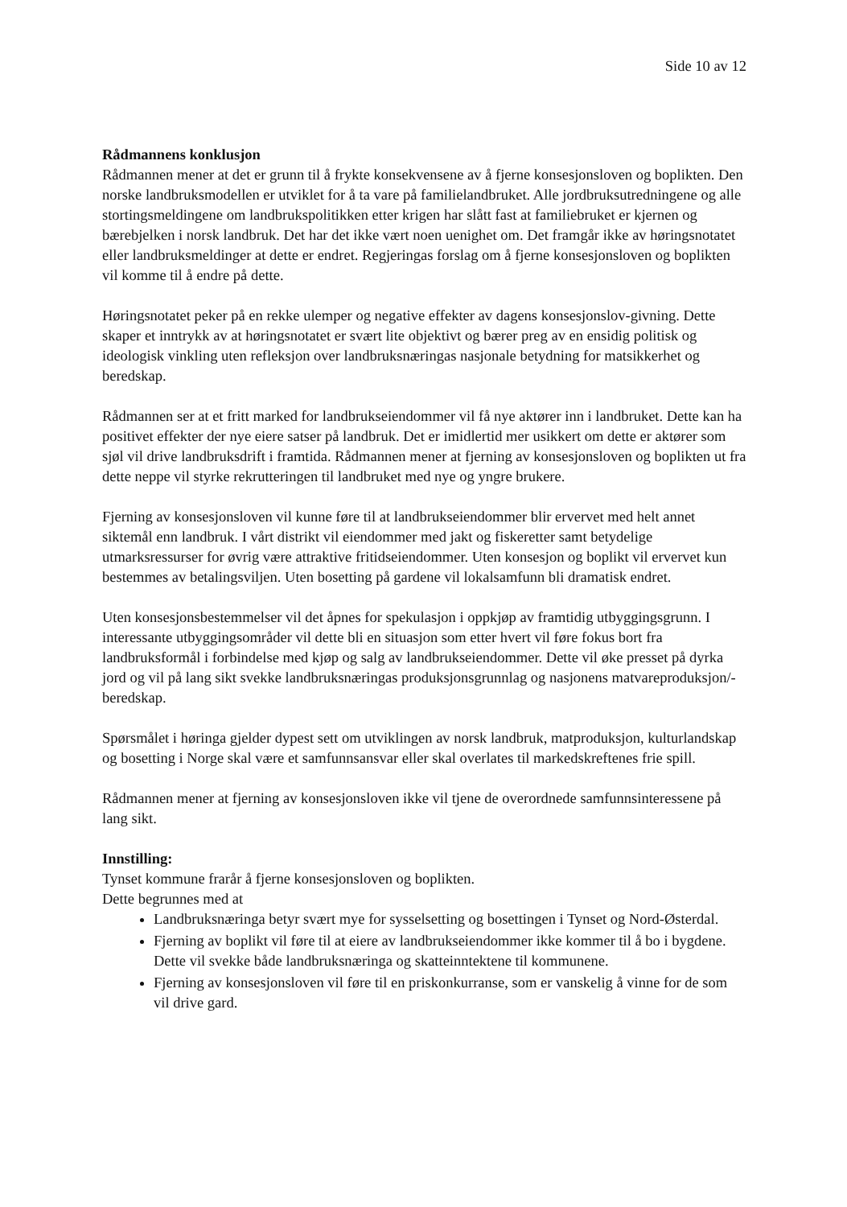Side 10 av 12
Rådmannens konklusjon
Rådmannen mener at det er grunn til å frykte konsekvensene av å fjerne konsesjonsloven og boplikten. Den norske landbruksmodellen er utviklet for å ta vare på familielandbruket. Alle jordbruksutredningene og alle stortingsmeldingene om landbrukspolitikken etter krigen har slått fast at familiebruket er kjernen og bærebjelken i norsk landbruk. Det har det ikke vært noen uenighet om. Det framgår ikke av høringsnotatet eller landbruksmeldinger at dette er endret. Regjeringas forslag om å fjerne konsesjonsloven og boplikten vil komme til å endre på dette.
Høringsnotatet peker på en rekke ulemper og negative effekter av dagens konsesjonslov-givning. Dette skaper et inntrykk av at høringsnotatet er svært lite objektivt og bærer preg av en ensidig politisk og ideologisk vinkling uten refleksjon over landbruksnæringas nasjonale betydning for matsikkerhet og beredskap.
Rådmannen ser at et fritt marked for landbrukseiendommer vil få nye aktører inn i landbruket. Dette kan ha positivet effekter der nye eiere satser på landbruk. Det er imidlertid mer usikkert om dette er aktører som sjøl vil drive landbruksdrift i framtida. Rådmannen mener at fjerning av konsesjonsloven og boplikten ut fra dette neppe vil styrke rekrutteringen til landbruket med nye og yngre brukere.
Fjerning av konsesjonsloven vil kunne føre til at landbrukseiendommer blir ervervet med helt annet siktemål enn landbruk. I vårt distrikt vil eiendommer med jakt og fiskeretter samt betydelige utmarksressurser for øvrig være attraktive fritidseiendommer. Uten konsesjon og boplikt vil ervervet kun bestemmes av betalingsviljen. Uten bosetting på gardene vil lokalsamfunn bli dramatisk endret.
Uten konsesjonsbestemmelser vil det åpnes for spekulasjon i oppkjøp av framtidig utbyggingsgrunn. I interessante utbyggingsområder vil dette bli en situasjon som etter hvert vil føre fokus bort fra landbruksformål i forbindelse med kjøp og salg av landbrukseiendommer. Dette vil øke presset på dyrka jord og vil på lang sikt svekke landbruksnæringas produksjonsgrunnlag og nasjonens matvareproduksjon/-beredskap.
Spørsmålet i høringa gjelder dypest sett om utviklingen av norsk landbruk, matproduksjon, kulturlandskap og bosetting i Norge skal være et samfunnsansvar eller skal overlates til markedskreftenes frie spill.
Rådmannen mener at fjerning av konsesjonsloven ikke vil tjene de overordnede samfunnsinteressene på lang sikt.
Innstilling:
Tynset kommune frarår å fjerne konsesjonsloven og boplikten.
Dette begrunnes med at
Landbruksnæringa betyr svært mye for sysselsetting og bosettingen i Tynset og Nord-Østerdal.
Fjerning av boplikt vil føre til at eiere av landbrukseiendommer ikke kommer til å bo i bygdene. Dette vil svekke både landbruksnæringa og skatteinntektene til kommunene.
Fjerning av konsesjonsloven vil føre til en priskonkurranse, som er vanskelig å vinne for de som vil drive gard.